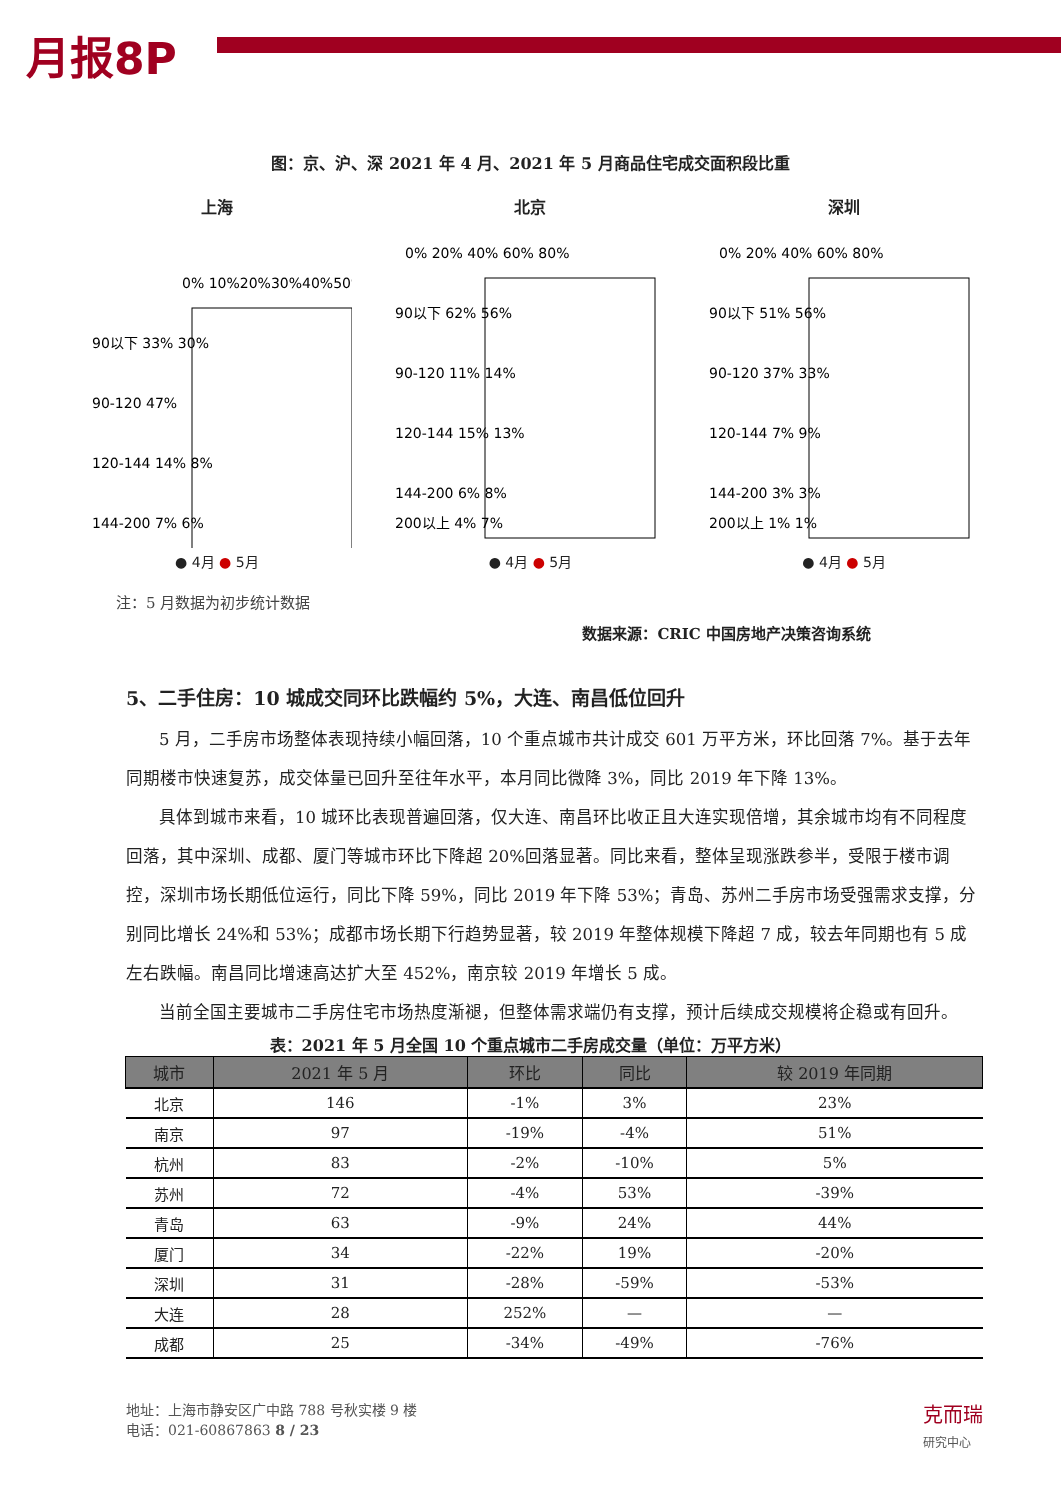月报8P
图：京、沪、深 2021 年 4 月、2021 年 5 月商品住宅成交面积段比重
上海
0% 10%20%30%40%50%
90以下 33% 30%
90-120 47%
120-144 14% 8%
144-200 7% 6%
● 4月 ● 5月
北京
0% 20% 40% 60% 80%
90以下 62% 56%
90-120 11% 14%
120-144 15% 13%
144-200 6% 8%
200以上 4% 7%
● 4月 ● 5月
深圳
0% 20% 40% 60% 80%
90以下 51% 56%
90-120 37% 33%
120-144 7% 9%
144-200 3% 3%
200以上 1% 1%
● 4月 ● 5月
注：5 月数据为初步统计数据
数据来源：CRIC 中国房地产决策咨询系统
5、二手住房：10 城成交同环比跌幅约 5%，大连、南昌低位回升
5 月，二手房市场整体表现持续小幅回落，10 个重点城市共计成交 601 万平方米，环比回落 7%。基于去年同期楼市快速复苏，成交体量已回升至往年水平，本月同比微降 3%，同比 2019 年下降 13%。
具体到城市来看，10 城环比表现普遍回落，仅大连、南昌环比收正且大连实现倍增，其余城市均有不同程度回落，其中深圳、成都、厦门等城市环比下降超 20%回落显著。同比来看，整体呈现涨跌参半，受限于楼市调控，深圳市场长期低位运行，同比下降 59%，同比 2019 年下降 53%；青岛、苏州二手房市场受强需求支撑，分别同比增长 24%和 53%；成都市场长期下行趋势显著，较 2019 年整体规模下降超 7 成，较去年同期也有 5 成左右跌幅。南昌同比增速高达扩大至 452%，南京较 2019 年增长 5 成。
当前全国主要城市二手房住宅市场热度渐褪，但整体需求端仍有支撑，预计后续成交规模将企稳或有回升。
表：2021 年 5 月全国 10 个重点城市二手房成交量（单位：万平方米）
| 城市 | 2021 年 5 月 | 环比 | 同比 | 较 2019 年同期 |
| --- | --- | --- | --- | --- |
| 北京 | 146 | -1% | 3% | 23% |
| 南京 | 97 | -19% | -4% | 51% |
| 杭州 | 83 | -2% | -10% | 5% |
| 苏州 | 72 | -4% | 53% | -39% |
| 青岛 | 63 | -9% | 24% | 44% |
| 厦门 | 34 | -22% | 19% | -20% |
| 深圳 | 31 | -28% | -59% | -53% |
| 大连 | 28 | 252% | — | — |
| 成都 | 25 | -34% | -49% | -76% |
地址：上海市静安区广中路 788 号秋实楼 9 楼
电话：021-60867863 8 / 23
克而瑞
研究中心